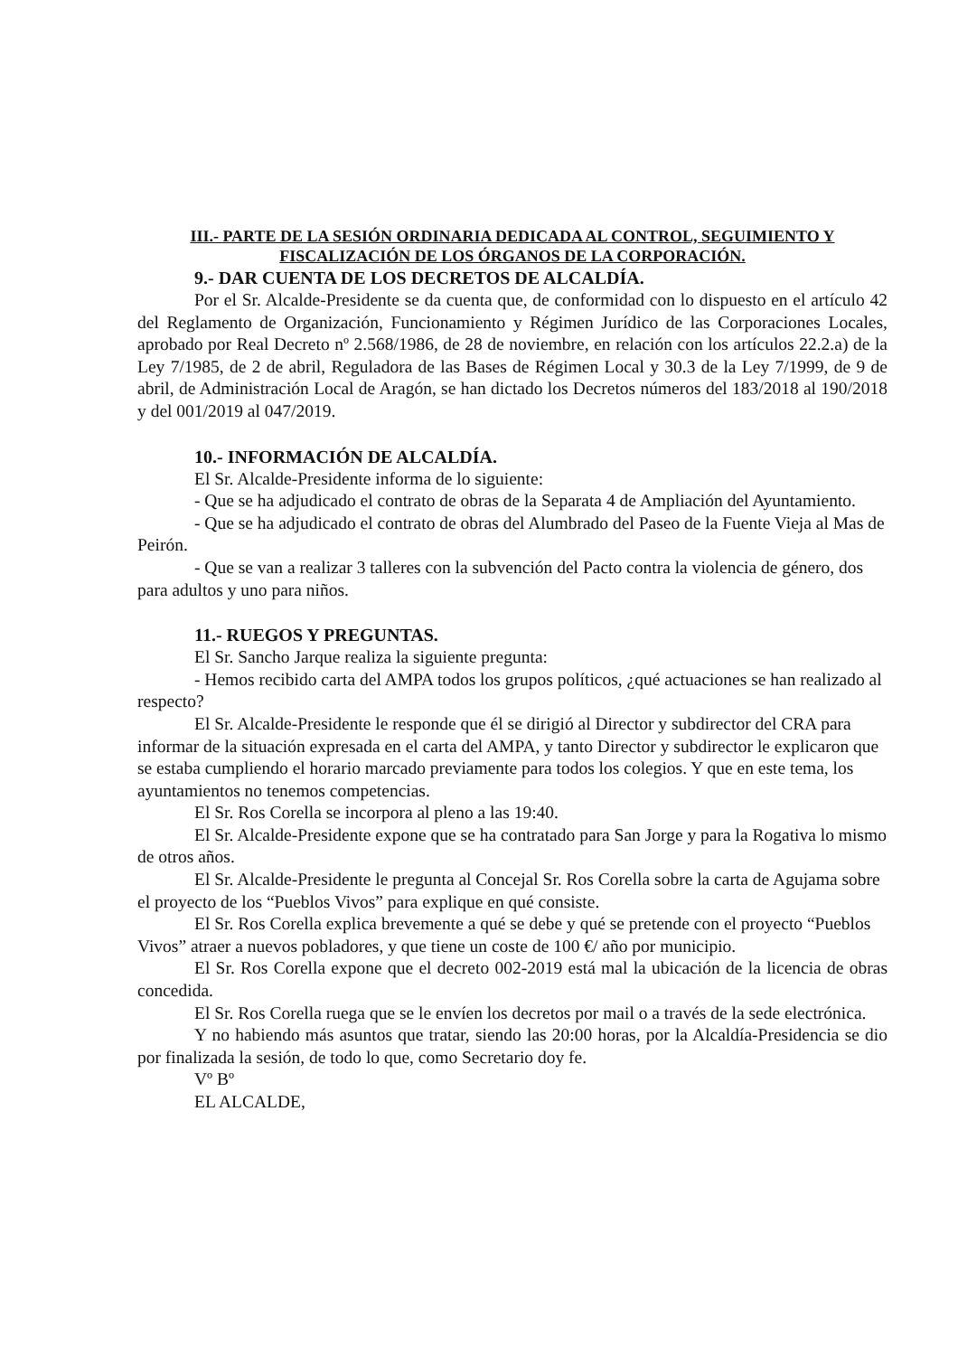III.- PARTE DE LA SESIÓN ORDINARIA DEDICADA AL CONTROL, SEGUIMIENTO Y
FISCALIZACIÓN DE LOS ÓRGANOS DE LA CORPORACIÓN.
9.- DAR CUENTA DE LOS DECRETOS DE ALCALDÍA.
Por el Sr. Alcalde-Presidente se da cuenta que, de conformidad con lo dispuesto en el artículo 42 del Reglamento de Organización, Funcionamiento y Régimen Jurídico de las Corporaciones Locales, aprobado por Real Decreto nº 2.568/1986, de 28 de noviembre, en relación con los artículos 22.2.a) de la Ley 7/1985, de 2 de abril, Reguladora de las Bases de Régimen Local y 30.3 de la Ley 7/1999, de 9 de abril, de Administración Local de Aragón, se han dictado los Decretos números del 183/2018 al 190/2018 y del 001/2019 al 047/2019.
10.- INFORMACIÓN DE ALCALDÍA.
El Sr. Alcalde-Presidente informa de lo siguiente:
- Que se ha adjudicado el contrato de obras de la Separata 4 de Ampliación del Ayuntamiento.
- Que se ha adjudicado el contrato de obras del Alumbrado del Paseo de la Fuente Vieja al Mas de Peirón.
- Que se van a realizar 3 talleres con la subvención del Pacto contra la violencia de género, dos para adultos y uno para niños.
11.- RUEGOS Y PREGUNTAS.
El Sr. Sancho Jarque realiza la siguiente pregunta:
- Hemos recibido carta del AMPA todos los grupos políticos, ¿qué actuaciones se han realizado al respecto?
El Sr. Alcalde-Presidente le responde que él se dirigió al Director y subdirector del CRA para informar de la situación expresada en el carta del AMPA, y tanto Director y subdirector le explicaron que se estaba cumpliendo el horario marcado previamente para todos los colegios. Y que en este tema, los ayuntamientos no tenemos competencias.
El Sr. Ros Corella se incorpora al pleno a las 19:40.
El Sr. Alcalde-Presidente expone que se ha contratado para San Jorge y para la Rogativa lo mismo de otros años.
El Sr. Alcalde-Presidente le pregunta al Concejal Sr. Ros Corella sobre la carta de Agujama sobre el proyecto de los “Pueblos Vivos” para explique en qué consiste.
El Sr. Ros Corella explica brevemente a qué se debe y qué se pretende con el proyecto “Pueblos Vivos” atraer a nuevos pobladores, y que tiene un coste de 100 €/ año por municipio.
El Sr. Ros Corella expone que el decreto 002-2019 está mal la ubicación de la licencia de obras concedida.
El Sr. Ros Corella ruega que se le envíen los decretos por mail o a través de la sede electrónica.
Y no habiendo más asuntos que tratar, siendo las 20:00 horas, por la Alcaldía-Presidencia se dio por finalizada la sesión, de todo lo que, como Secretario doy fe.
Vº Bº
EL ALCALDE,